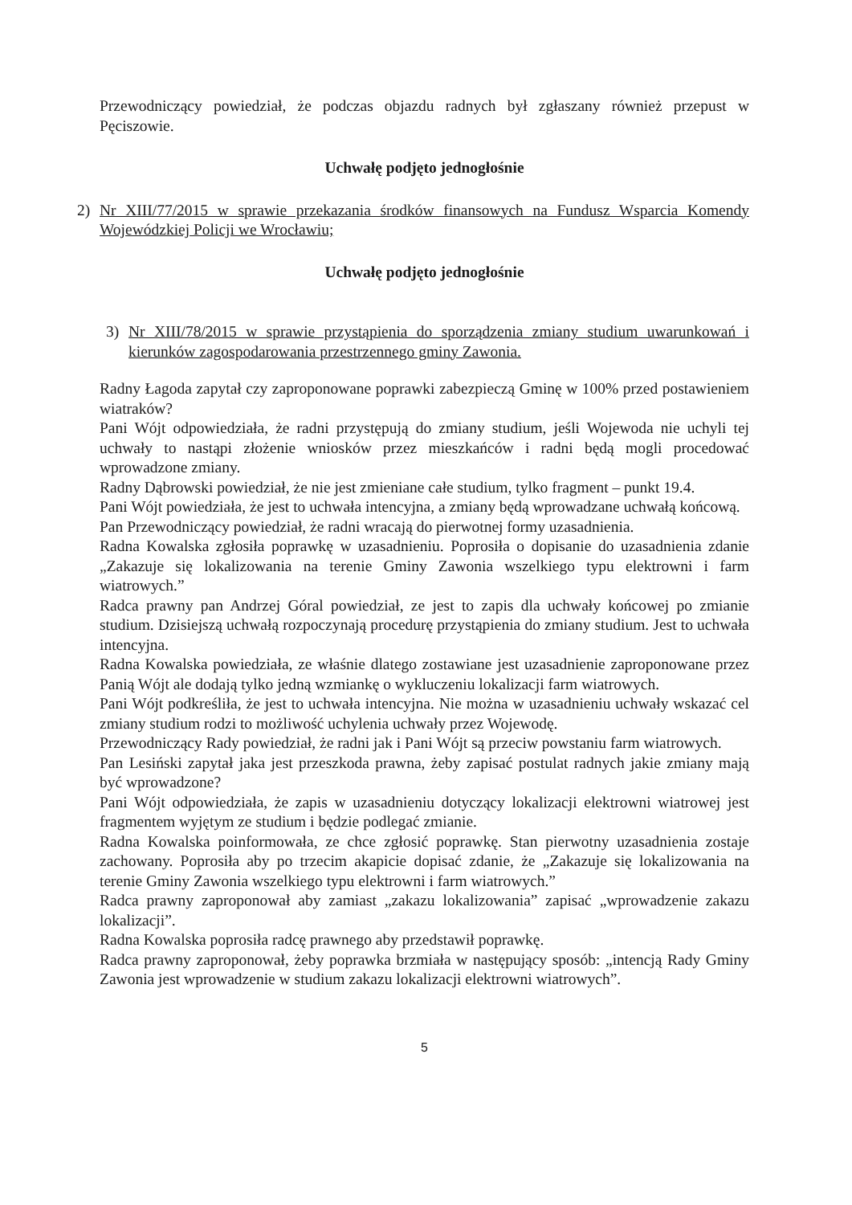Przewodniczący powiedział, że podczas objazdu radnych był zgłaszany również przepust w Pęciszowie.
Uchwałę podjęto jednogłośnie
2) Nr XIII/77/2015 w sprawie przekazania środków finansowych na Fundusz Wsparcia Komendy Wojewódzkiej Policji we Wrocławiu;
Uchwałę podjęto jednogłośnie
3) Nr XIII/78/2015 w sprawie przystąpienia do sporządzenia zmiany studium uwarunkowań i kierunków zagospodarowania przestrzennego gminy Zawonia.
Radny Łagoda zapytał czy zaproponowane poprawki zabezpieczą Gminę w 100% przed postawieniem wiatraków?
Pani Wójt odpowiedziała, że radni przystępują do zmiany studium, jeśli Wojewoda nie uchyli tej uchwały to nastąpi złożenie wniosków przez mieszkańców i radni będą mogli procedować wprowadzone zmiany.
Radny Dąbrowski powiedział, że nie jest zmieniane całe studium, tylko fragment – punkt 19.4.
Pani Wójt powiedziała, że jest to uchwała intencyjna, a zmiany będą wprowadzane uchwałą końcową.
Pan Przewodniczący powiedział, że radni wracają do pierwotnej formy uzasadnienia.
Radna Kowalska zgłosiła poprawkę w uzasadnieniu. Poprosiła o dopisanie do uzasadnienia zdanie „Zakazuje się lokalizowania na terenie Gminy Zawonia wszelkiego typu elektrowni i farm wiatrowych.”
Radca prawny pan Andrzej Góral powiedział, ze jest to zapis dla uchwały końcowej po zmianie studium. Dzisiejszą uchwałą rozpoczynają procedurę przystąpienia do zmiany studium. Jest to uchwała intencyjna.
Radna Kowalska powiedziała, ze właśnie dlatego zostawiane jest uzasadnienie zaproponowane przez Panią Wójt ale dodają tylko jedną wzmiankę o wykluczeniu lokalizacji farm wiatrowych.
Pani Wójt podkreśliła, że jest to uchwała intencyjna. Nie można w uzasadnieniu uchwały wskazać cel zmiany studium rodzi to możliwość uchylenia uchwały przez Wojewodę.
Przewodniczący Rady powiedział, że radni jak i Pani Wójt są przeciw powstaniu farm wiatrowych.
Pan Lesiński zapytał jaka jest przeszkoda prawna, żeby zapisać postulat radnych jakie zmiany mają być wprowadzone?
Pani Wójt odpowiedziała, że zapis w uzasadnieniu dotyczący lokalizacji elektrowni wiatrowej jest fragmentem wyjętym ze studium i będzie podlegać zmianie.
Radna Kowalska poinformowała, ze chce zgłosić poprawkę. Stan pierwotny uzasadnienia zostaje zachowany. Poprosiła aby po trzecim akapicie dopisać zdanie, że „Zakazuje się lokalizowania na terenie Gminy Zawonia wszelkiego typu elektrowni i farm wiatrowych.”
Radca prawny zaproponował aby zamiast „zakazu lokalizowania” zapisać „wprowadzenie zakazu lokalizacji”.
Radna Kowalska poprosiła radcę prawnego aby przedstawił poprawkę.
Radca prawny zaproponował, żeby poprawka brzmiała w następujący sposób: „intencją Rady Gminy Zawonia jest wprowadzenie w studium zakazu lokalizacji elektrowni wiatrowych”.
5